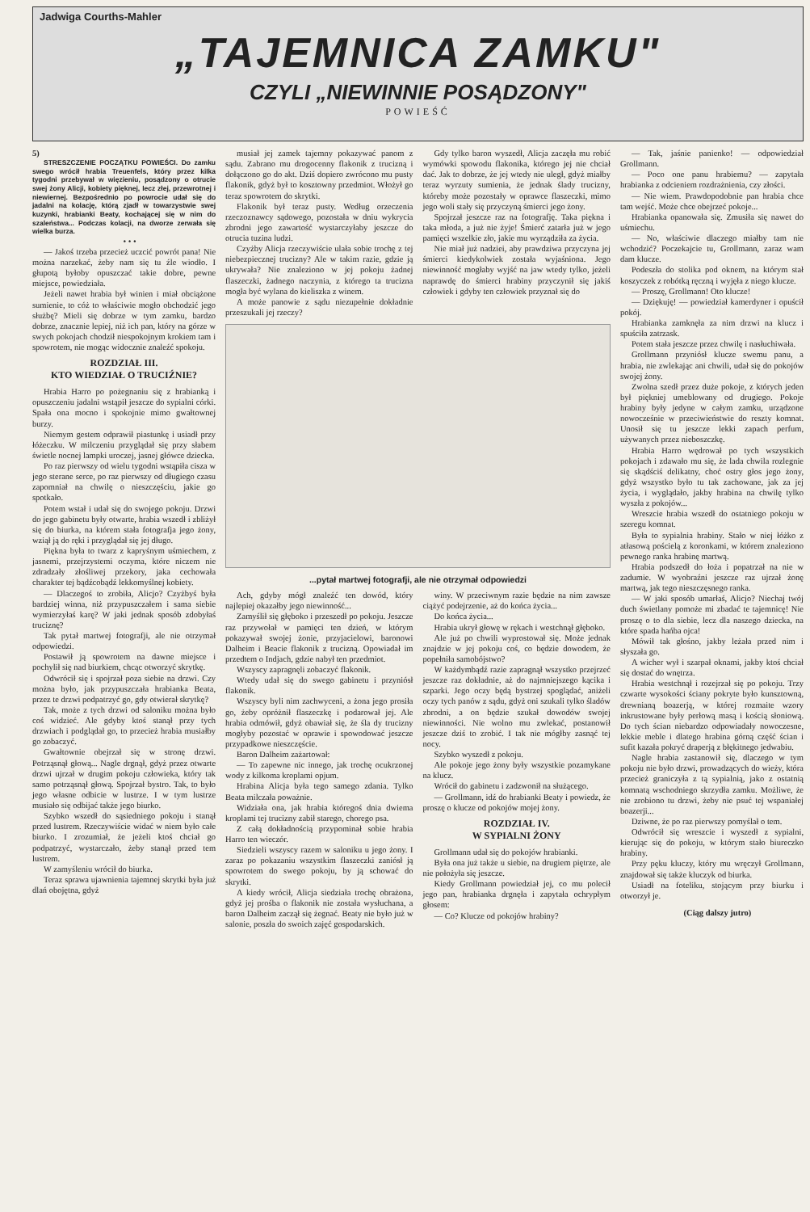Jadwiga Courths-Mahler
„TAJEMNICA ZAMKU"
CZYLI „NIEWINNIE POSĄDZONY"
POWIEŚĆ
5)
STRESZCZENIE POCZĄTKU POWIEŚCI. Do zamku swego wrócił hrabia Treuenfels, który przez kilka tygodni przebywał w więzieniu, posądzony o otrucie swej żony Alicji, kobiety pięknej, lecz złej, przewrotnej i niewiernej. Bezpośrednio po powrocie udał się do jadalni na kolację, którą zjadł w towarzystwie swej kuzynki, hrabianki Beaty, kochającej się w nim do szaleństwa... Podczas kolacji, na dworze zerwała się wielka burza.
• • •
— Jakoś trzeba przecież uczcić powrót pana! Nie można narzekać, żeby nam się tu źle wiodło. I głupotą byłoby opuszczać takie dobre, pewne miejsce, powiedziała.
Jeżeli nawet hrabia był winien i miał obciążone sumienie, to cóż to właściwie mogło obchodzić jego służbę? Mieli się dobrze w tym zamku, bardzo dobrze, znacznie lepiej, niż ich pan, który na górze w swych pokojach chodził niespokojnym krokiem tam i spowrotem, nie mogąc widocznie znaleźć spokoju.
ROZDZIAŁ III.
KTO WIEDZIAŁ O TRUCIŹNIE?
Hrabia Harro po pożegnaniu się z hrabianką i opuszczeniu jadalni wstąpił jeszcze do sypialni córki. Spała ona mocno i spokojnie mimo gwałtownej burzy.
Niemym gestem odprawił piastunkę i usiadł przy łóżeczku. W milczeniu przyglądał się przy słabem świetle nocnej lampki uroczej, jasnej główce dziecka.
Po raz pierwszy od wielu tygodni wstąpiła cisza w jego sterane serce, po raz pierwszy od długiego czasu zapomniał na chwilę o nieszczęściu, jakie go spotkało.
Potem wstał i udał się do swojego pokoju. Drzwi do jego gabinetu były otwarte, hrabia wszedł i zbliżył się do biurka, na którem stała fotografja jego żony, wziął ją do ręki i przyglądał się jej długo.
Piękna była to twarz z kapryśnym uśmiechem, z jasnemi, przejrzystemi oczyma, które niczem nie zdradzały złośliwej przekory, jaka cechowała charakter tej bądźcobądź lekkomyślnej kobiety.
— Dlaczegoś to zrobiła, Alicjo? Czyżbyś była bardziej winna, niż przypuszczałem i sama siebie wymierzyłaś karę? W jaki jednak sposób zdobyłaś truciznę?
Tak pytał martwej fotografji, ale nie otrzymał odpowiedzi.
Postawił ją spowrotem na dawne miejsce i pochylił się nad biurkiem, chcąc otworzyć skrytkę.
Odwrócił się i spojrzał poza siebie na drzwi. Czy można było, jak przypuszczała hrabianka Beata, przez te drzwi podpatrzyć go, gdy otwierał skrytkę?
Tak, może z tych drzwi od saloniku można było coś widzieć. Ale gdyby ktoś stanął przy tych drzwiach i podglądał go, to przecież hrabia musiałby go zobaczyć.
Gwałtownie obejrzał się w stronę drzwi. Potrząsnął głową... Nagle drgnął, gdyż przez otwarte drzwi ujrzał w drugim pokoju człowieka, który tak samo potrząsnął głową. Spojrzał bystro. Tak, to było jego własne odbicie w lustrze. I w tym lustrze musiało się odbijać także jego biurko.
Szybko wszedł do sąsiedniego pokoju i stanął przed lustrem. Rzeczywiście widać w niem było całe biurko. I zrozumiał, że jeżeli ktoś chciał go podpatrzyć, wystarczało, żeby stanął przed tem lustrem.
W zamyśleniu wrócił do biurka.
Teraz sprawa ujawnienia tajemnej skrytki była już dlań obojętna, gdyż
musiał jej zamek tajemny pokazywać panom z sądu. Zabrano mu drogocenny flakonik z trucizną i dołączono go do akt. Dziś dopiero zwrócono mu pusty flakonik, gdyż był to kosztowny przedmiot. Włożył go teraz spowrotem do skrytki.
Flakonik był teraz pusty. Według orzeczenia rzeczoznawcy sądowego, pozostała w dniu wykrycia zbrodni jego zawartość wystarczyłaby jeszcze do otrucia tuzina ludzi.
Czyżby Alicja rzeczywiście ulała sobie trochę z tej niebezpiecznej trucizny? Ale w takim razie, gdzie ją ukrywała? Nie znaleziono w jej pokoju żadnej flaszeczki, żadnego naczynia, z którego ta trucizna mogła być wylana do kieliszka z winem.
A może panowie z sądu niezupełnie dokładnie przeszukali jej rzeczy?
Gdy tylko baron wyszedł, Alicja zaczęła mu robić wymówki spowodu flakonika, którego jej nie chciał dać. Jak to dobrze, że jej wtedy nie uległ, gdyż miałby teraz wyrzuty sumienia, że jednak ślady trucizny, któreby może pozostały w oprawce flaszeczki, mimo jego woli stały się przyczyną śmierci jego żony.
Spojrzał jeszcze raz na fotografję. Taka piękna i taka młoda, a już nie żyje! Śmierć zatarła już w jego pamięci wszelkie zło, jakie mu wyrządziła za życia.
Nie miał już nadziei, aby prawdziwa przyczyna jej śmierci kiedykolwiek została wyjaśniona. Jego niewinność mogłaby wyjść na jaw wtedy tylko, jeżeli naprawdę do śmierci hrabiny przyczynił się jakiś człowiek i gdyby ten człowiek przyznał się do
...pytał martwej fotografji, ale nie otrzymał odpowiedzi
Ach, gdyby mógł znaleźć ten dowód, który najlepiej okazałby jego niewinność...
Zamyślił się głęboko i przeszedł po pokoju. Jeszcze raz przywołał w pamięci ten dzień, w którym pokazywał swojej żonie, przyjacielowi, baronowi Dalheim i Beacie flakonik z trucizną. Opowiadał im przedtem o Indjach, gdzie nabył ten przedmiot.
Wszyscy zapragnęli zobaczyć flakonik.
Wtedy udał się do swego gabinetu i przyniósł flakonik.
Wszyscy byli nim zachwyceni, a żona jego prosiła go, żeby opróżnił flaszeczkę i podarował jej. Ale hrabia odmówił, gdyż obawiał się, że śla dy trucizny mogłyby pozostać w oprawie i spowodować jeszcze przypadkowe nieszczęście.
Baron Dalheim zażartował:
— To zapewne nic innego, jak trochę ocukrzonej wody z kilkoma kroplami opjum.
Hrabina Alicja była tego samego zdania. Tylko Beata milczała poważnie.
Widziała ona, jak hrabia któregoś dnia dwiema kroplami tej trucizny zabił starego, chorego psa.
Z całą dokładnością przypominał sobie hrabia Harro ten wieczór.
Siedzieli wszyscy razem w saloniku u jego żony. I zaraz po pokazaniu wszystkim flaszeczki zaniósł ją spowrotem do swego pokoju, by ją schować do skrytki.
A kiedy wrócił, Alicja siedziała trochę obrażona, gdyż jej prośba o flakonik nie została wysłuchana, a baron Dalheim zaczął się żegnać. Beaty nie było już w salonie, poszła do swoich zajęć gospodarskich.
winy. W przeciwnym razie będzie na nim zawsze ciążyć podejrzenie, aż do końca życia...
Do końca życia...
Hrabia ukrył głowę w rękach i westchnął głęboko.
Ale już po chwili wyprostował się. Może jednak znajdzie w jej pokoju coś, co będzie dowodem, że popełniła samobójstwo?
W każdymbądź razie zapragnął wszystko przejrzeć jeszcze raz dokładnie, aż do najmniejszego kącika i szparki. Jego oczy będą bystrzej spoglądać, aniżeli oczy tych panów z sądu, gdyż oni szukali tylko śladów zbrodni, a on będzie szukał dowodów swojej niewinności. Nie wolno mu zwlekać, postanowił jeszcze dziś to zrobić. I tak nie mógłby zasnąć tej nocy.
Szybko wyszedł z pokoju.
Ale pokoje jego żony były wszystkie pozamykane na klucz.
Wrócił do gabinetu i zadzwonił na służącego.
— Grollmann, idź do hrabianki Beaty i powiedz, że proszę o klucze od pokojów mojej żony.
ROZDZIAŁ IV.
W SYPIALNI ŻONY
Grollmann udał się do pokojów hrabianki.
Była ona już także u siebie, na drugiem piętrze, ale nie położyła się jeszcze.
Kiedy Grollmann powiedział jej, co mu polecił jego pan, hrabianka drgnęła i zapytała ochrypłym głosem:
— Co? Klucze od pokojów hrabiny?
— Tak, jaśnie panienko! — odpowiedział Grollmann.
— Poco one panu hrabiemu? — zapytała hrabianka z odcieniem rozdrażnienia, czy złości.
— Nie wiem. Prawdopodobnie pan hrabia chce tam wejść. Może chce obejrzeć pokoje...
Hrabianka opanowała się. Zmusiła się nawet do uśmiechu.
— No, właściwie dlaczego miałby tam nie wchodzić? Poczekajcie tu, Grollmann, zaraz wam dam klucze.
Podeszła do stolika pod oknem, na którym stał koszyczek z robótką ręczną i wyjęła z niego klucze.
— Proszę, Grollmann! Oto klucze!
— Dziękuję! — powiedział kamerdyner i opuścił pokój.
Hrabianka zamknęła za nim drzwi na klucz i spuściła zatrzask.
Potem stała jeszcze przez chwilę i nasłuchiwała.
Grollmann przyniósł klucze swemu panu, a hrabia, nie zwlekając ani chwili, udał się do pokojów swojej żony.
Zwolna szedł przez duże pokoje, z których jeden był piękniej umeblowany od drugiego. Pokoje hrabiny były jedyne w całym zamku, urządzone nowocześnie w przeciwieństwie do reszty komnat. Unosił się tu jeszcze lekki zapach perfum, używanych przez nieboszczkę.
Hrabia Harro wędrował po tych wszystkich pokojach i zdawało mu się, że lada chwila rozlegnie się skądściś delikatny, choć ostry głos jego żony, gdyż wszystko było tu tak zachowane, jak za jej życia, i wyglądało, jakby hrabina na chwilę tylko wyszła z pokojów...
Wreszcie hrabia wszedł do ostatniego pokoju w szeregu komnat.
Była to sypialnia hrabiny. Stało w niej łóżko z atłasową pościelą z koronkami, w którem znaleziono pewnego ranka hrabinę martwą.
Hrabia podszedł do łoża i popatrzał na nie w zadumie. W wyobraźni jeszcze raz ujrzał żonę martwą, jak tego nieszczęsnego ranka.
— W jaki sposób umarłaś, Alicjo? Niechaj twój duch świetlany pomoże mi zbadać te tajemnicę! Nie proszę o to dla siebie, lecz dla naszego dziecka, na które spada hańba ojca!
Mówił tak głośno, jakby leżała przed nim i słyszała go.
A wicher wył i szarpał oknami, jakby ktoś chciał się dostać do wnętrza.
Hrabia westchnął i rozejrzał się po pokoju. Trzy czwarte wysokości ściany pokryte było kunsztowną, drewnianą boazerją, w której rozmaite wzory inkrustowane były perłową masą i kością słoniową. Do tych ścian niebardzo odpowiadały nowoczesne, lekkie meble i dlatego hrabina górną część ścian i sufit kazała pokryć draperją z błękitnego jedwabiu.
Nagle hrabia zastanowił się, dlaczego w tym pokoju nie było drzwi, prowadzących do wieży, która przecież graniczyła z tą sypialnią, jako z ostatnią komnatą wschodniego skrzydła zamku. Możliwe, że nie zrobiono tu drzwi, żeby nie psuć tej wspaniałej boazerji...
Dziwne, że po raz pierwszy pomyślał o tem.
Odwrócił się wreszcie i wyszedł z sypialni, kierując się do pokoju, w którym stało biureczko hrabiny.
Przy pęku kluczy, który mu wręczył Grollmann, znajdował się także kluczyk od biurka.
Usiadł na foteliku, stojącym przy biurku i otworzył je.
(Ciąg dalszy jutro)